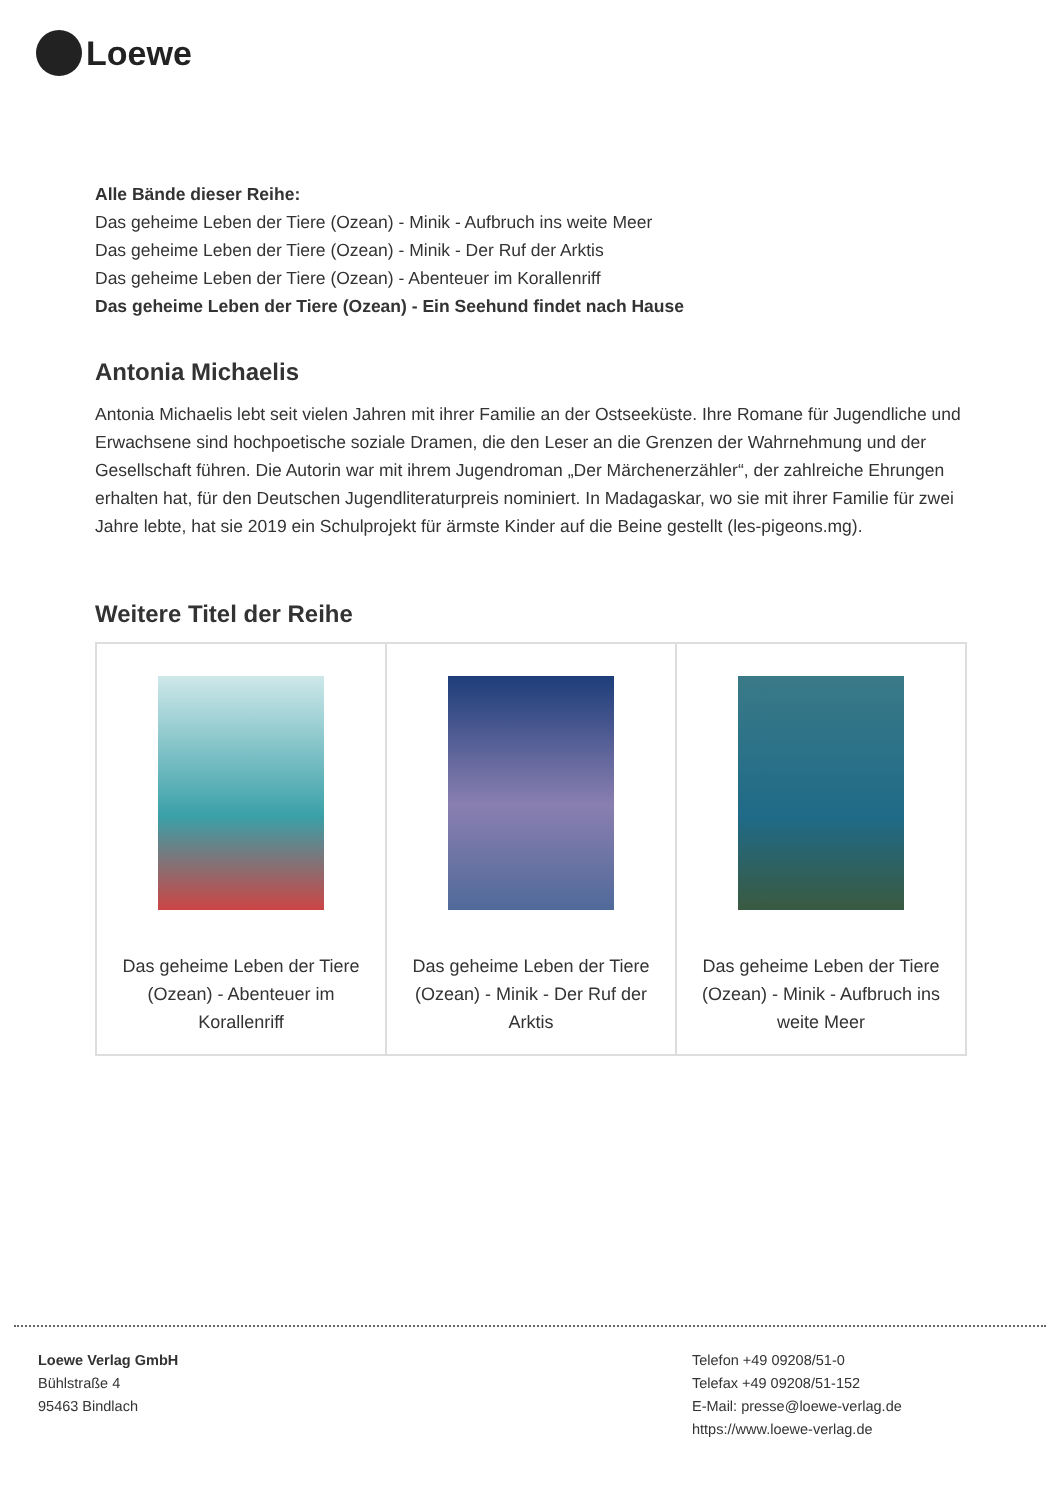Loewe
Alle Bände dieser Reihe:
Das geheime Leben der Tiere (Ozean) - Minik - Aufbruch ins weite Meer
Das geheime Leben der Tiere (Ozean) - Minik - Der Ruf der Arktis
Das geheime Leben der Tiere (Ozean) - Abenteuer im Korallenriff
Das geheime Leben der Tiere (Ozean) - Ein Seehund findet nach Hause
Antonia Michaelis
Antonia Michaelis lebt seit vielen Jahren mit ihrer Familie an der Ostseeküste. Ihre Romane für Jugendliche und Erwachsene sind hochpoetische soziale Dramen, die den Leser an die Grenzen der Wahrnehmung und der Gesellschaft führen. Die Autorin war mit ihrem Jugendroman „Der Märchenerzähler“, der zahlreiche Ehrungen erhalten hat, für den Deutschen Jugendliteraturpreis nominiert. In Madagaskar, wo sie mit ihrer Familie für zwei Jahre lebte, hat sie 2019 ein Schulprojekt für ärmste Kinder auf die Beine gestellt (les-pigeons.mg).
Weitere Titel der Reihe
| Das geheime Leben der Tiere (Ozean) - Abenteuer im Korallenriff | Das geheime Leben der Tiere (Ozean) - Minik - Der Ruf der Arktis | Das geheime Leben der Tiere (Ozean) - Minik - Aufbruch ins weite Meer |
Loewe Verlag GmbH
Bühlstraße 4
95463 Bindlach
Telefon +49 09208/51-0
Telefax +49 09208/51-152
E-Mail: presse@loewe-verlag.de
https://www.loewe-verlag.de